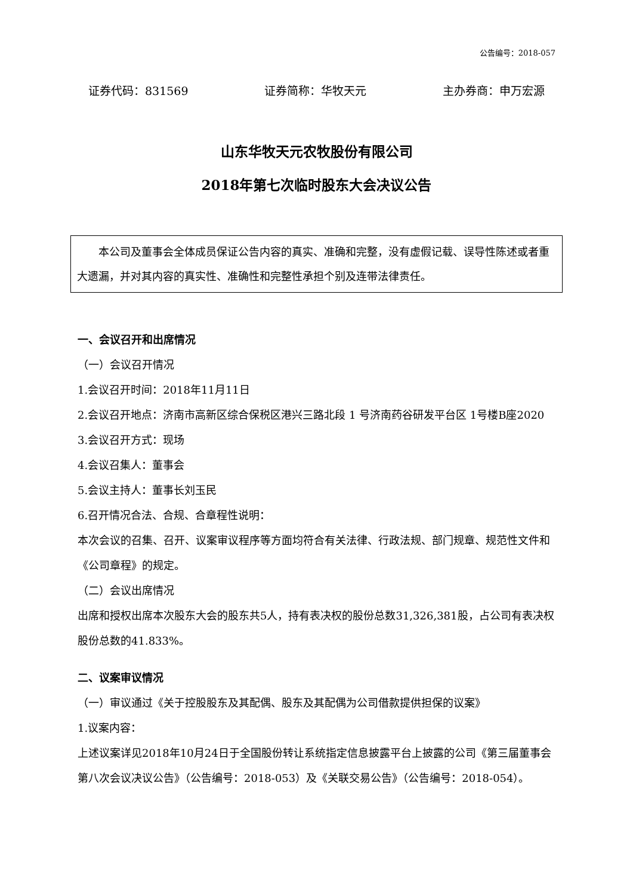公告编号：2018-057
证券代码：831569 证券简称：华牧天元 主办券商：申万宏源
山东华牧天元农牧股份有限公司
2018年第七次临时股东大会决议公告
　　本公司及董事会全体成员保证公告内容的真实、准确和完整，没有虚假记载、误导性陈述或者重大遗漏，并对其内容的真实性、准确性和完整性承担个别及连带法律责任。
一、会议召开和出席情况
（一）会议召开情况
1.会议召开时间：2018年11月11日
2.会议召开地点：济南市高新区综合保税区港兴三路北段 1 号济南药谷研发平台区 1号楼B座2020
3.会议召开方式：现场
4.会议召集人：董事会
5.会议主持人：董事长刘玉民
6.召开情况合法、合规、合章程性说明：
本次会议的召集、召开、议案审议程序等方面均符合有关法律、行政法规、部门规章、规范性文件和《公司章程》的规定。
（二）会议出席情况
出席和授权出席本次股东大会的股东共5人，持有表决权的股份总数31,326,381股，占公司有表决权股份总数的41.833%。
二、议案审议情况
（一）审议通过《关于控股股东及其配偶、股东及其配偶为公司借款提供担保的议案》
1.议案内容：
上述议案详见2018年10月24日于全国股份转让系统指定信息披露平台上披露的公司《第三届董事会第八次会议决议公告》（公告编号：2018-053）及《关联交易公告》（公告编号：2018-054）。